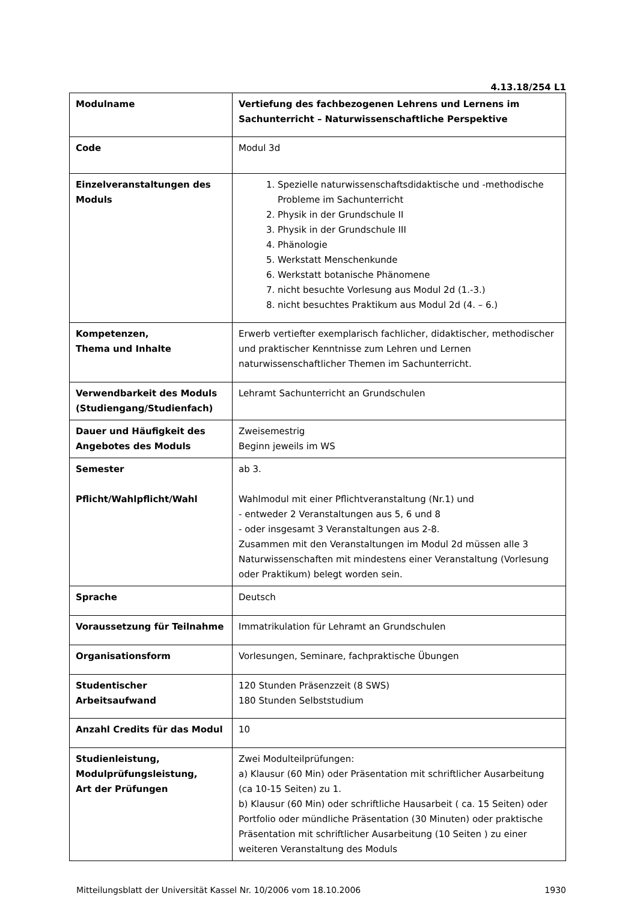4.13.18/254 L1
| Modulname | Vertiefung des fachbezogenen Lehrens und Lernens im Sachunterricht – Naturwissenschaftliche Perspektive |
| Code | Modul 3d |
| Einzelveranstaltungen des Moduls | 1. Spezielle naturwissenschaftsdidaktische und -methodische Probleme im Sachunterricht 2. Physik in der Grundschule II 3. Physik in der Grundschule III 4. Phänologie 5. Werkstatt Menschenkunde 6. Werkstatt botanische Phänomene 7. nicht besuchte Vorlesung aus Modul 2d (1.-3.) 8. nicht besuchtes Praktikum aus Modul 2d (4. – 6.) |
| Kompetenzen, Thema und Inhalte | Erwerb vertiefter exemplarisch fachlicher, didaktischer, methodischer und praktischer Kenntnisse zum Lehren und Lernen naturwissenschaftlicher Themen im Sachunterricht. |
| Verwendbarkeit des Moduls (Studiengang/Studienfach) | Lehramt Sachunterricht an Grundschulen |
| Dauer und Häufigkeit des Angebotes des Moduls | Zweisemestrig Beginn jeweils im WS |
| Semester Pflicht/Wahlpflicht/Wahl | ab 3. Wahlmodul mit einer Pflichtveranstaltung (Nr.1) und - entweder 2 Veranstaltungen aus 5, 6 und 8 - oder insgesamt 3 Veranstaltungen aus 2-8. Zusammen mit den Veranstaltungen im Modul 2d müssen alle 3 Naturwissenschaften mit mindestens einer Veranstaltung (Vorlesung oder Praktikum) belegt worden sein. |
| Sprache | Deutsch |
| Voraussetzung für Teilnahme | Immatrikulation für Lehramt an Grundschulen |
| Organisationsform | Vorlesungen, Seminare, fachpraktische Übungen |
| Studentischer Arbeitsaufwand | 120 Stunden Präsenzzeit (8 SWS) 180 Stunden Selbststudium |
| Anzahl Credits für das Modul | 10 |
| Studienleistung, Modulprüfungsleistung, Art der Prüfungen | Zwei Modulteilprüfungen: a) Klausur (60 Min) oder Präsentation mit schriftlicher Ausarbeitung (ca 10-15 Seiten) zu 1. b) Klausur (60 Min) oder schriftliche Hausarbeit ( ca. 15 Seiten) oder Portfolio oder mündliche Präsentation (30 Minuten) oder praktische Präsentation mit schriftlicher Ausarbeitung (10 Seiten ) zu einer weiteren Veranstaltung des Moduls |
Mitteilungsblatt der Universität Kassel Nr. 10/2006 vom 18.10.2006 1930